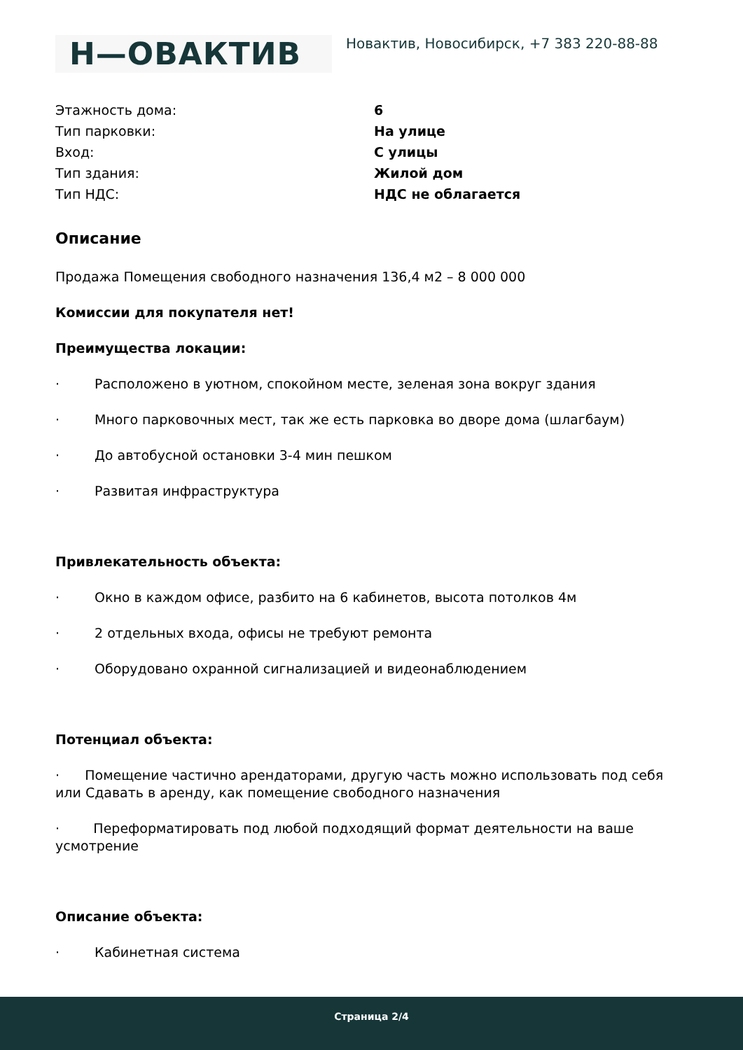Н—ОВАКТИВ
Новактив, Новосибирск, +7 383 220-88-88
| Этажность дома: | 6 |
| Тип парковки: | На улице |
| Вход: | С улицы |
| Тип здания: | Жилой дом |
| Тип НДС: | НДС не облагается |
Описание
Продажа Помещения свободного назначения 136,4 м2 – 8 000 000
Комиссии для покупателя нет!
Преимущества локации:
· Расположено в уютном, спокойном месте, зеленая зона вокруг здания
· Много парковочных мест, так же есть парковка во дворе дома (шлагбаум)
· До автобусной остановки 3-4 мин пешком
· Развитая инфраструктура
Привлекательность объекта:
· Окно в каждом офисе, разбито на 6 кабинетов, высота потолков 4м
· 2 отдельных входа, офисы не требуют ремонта
· Оборудовано охранной сигнализацией и видеонаблюдением
Потенциал объекта:
· Помещение частично арендаторами, другую часть можно использовать под себя или Сдавать в аренду, как помещение свободного назначения
· Переформатировать под любой подходящий формат деятельности на ваше усмотрение
Описание объекта:
· Кабинетная система
Страница 2/4